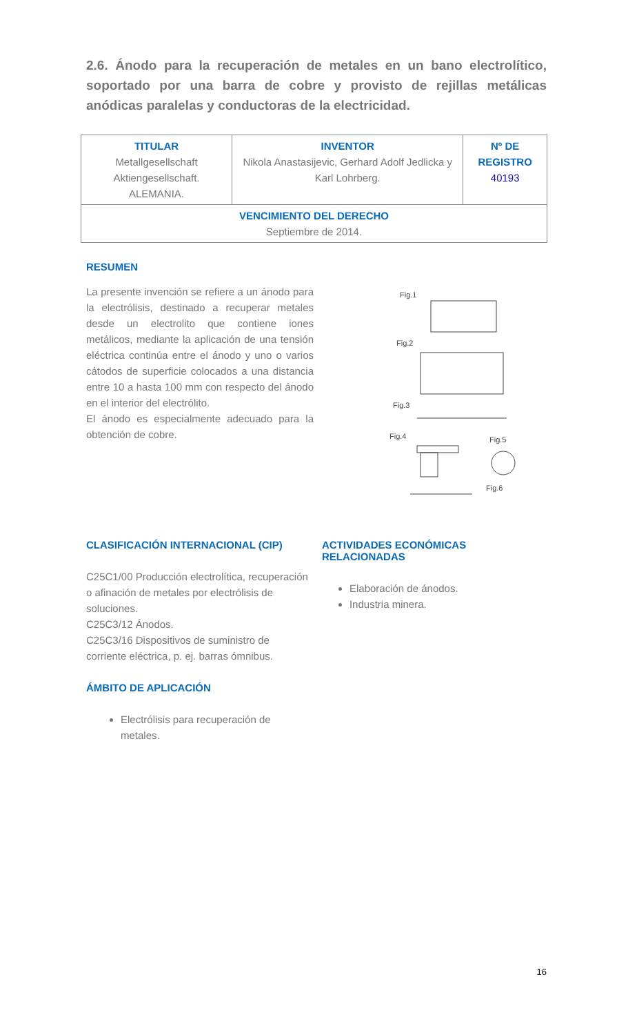2.6. Ánodo para la recuperación de metales en un bano electrolítico, soportado por una barra de cobre y provisto de rejillas metálicas anódicas paralelas y conductoras de la electricidad.
| TITULAR Metallgesellschaft Aktiengesellschaft. ALEMANIA. | INVENTOR Nikola Anastasijevic, Gerhard Adolf Jedlicka y Karl Lohrberg. | Nº DE REGISTRO 40193 |
| VENCIMIENTO DEL DERECHO Septiembre de 2014. | | |
RESUMEN
La presente invención se refiere a un ánodo para la electrólisis, destinado a recuperar metales desde un electrolito que contiene iones metálicos, mediante la aplicación de una tensión eléctrica continúa entre el ánodo y uno o varios cátodos de superficie colocados a una distancia entre 10 a hasta 100 mm con respecto del ánodo en el interior del electrólito.
El ánodo es especialmente adecuado para la obtención de cobre.
Fig.1
Fig.2
Fig.3
Fig.4
Fig.5
Fig.6
CLASIFICACIÓN INTERNACIONAL (CIP)
C25C1/00 Producción electrolítica, recuperación o afinación de metales por electrólisis de soluciones.
C25C3/12 Ánodos.
C25C3/16 Dispositivos de suministro de corriente eléctrica, p. ej. barras ómnibus.
ÁMBITO DE APLICACIÓN
Electrólisis para recuperación de metales.
ACTIVIDADES ECONÓMICAS RELACIONADAS
Elaboración de ánodos.
Industria minera.
16